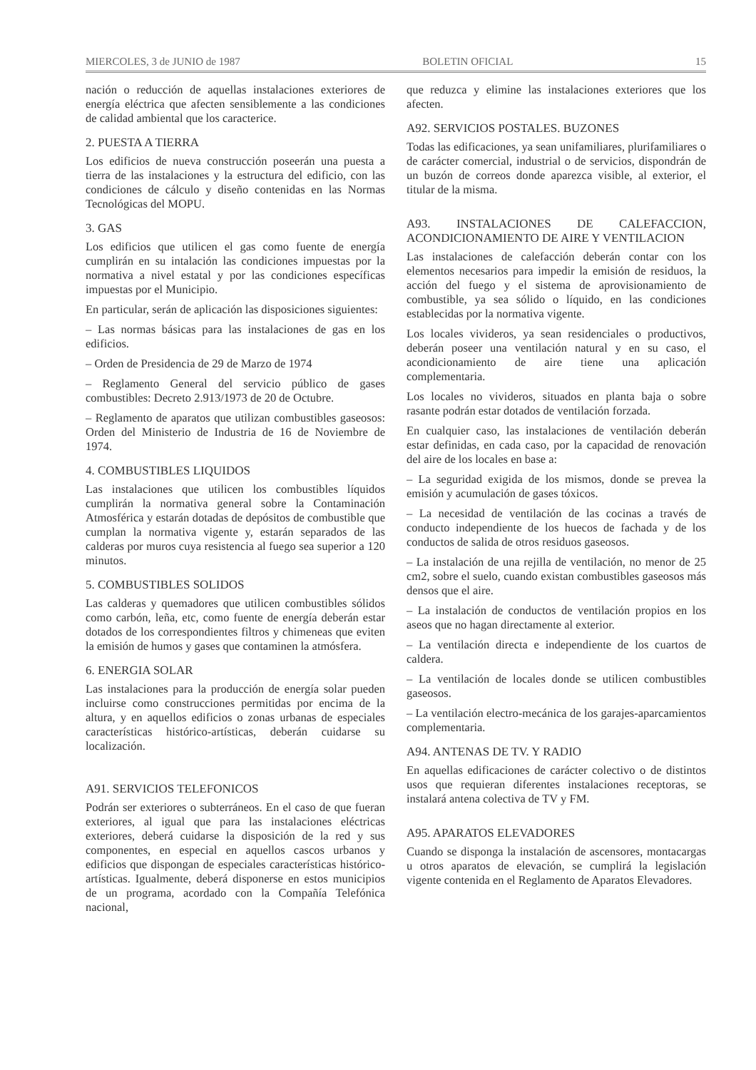MIERCOLES, 3 de JUNIO de 1987 BOLETIN OFICIAL 15
nación o reducción de aquellas instalaciones exteriores de energía eléctrica que afecten sensiblemente a las condiciones de calidad ambiental que los caracterice.
2. PUESTA A TIERRA
Los edificios de nueva construcción poseerán una puesta a tierra de las instalaciones y la estructura del edificio, con las condiciones de cálculo y diseño contenidas en las Normas Tecnológicas del MOPU.
3. GAS
Los edificios que utilicen el gas como fuente de energía cumplirán en su intalación las condiciones impuestas por la normativa a nivel estatal y por las condiciones específicas impuestas por el Municipio.
En particular, serán de aplicación las disposiciones siguientes:
– Las normas básicas para las instalaciones de gas en los edificios.
– Orden de Presidencia de 29 de Marzo de 1974
– Reglamento General del servicio público de gases combustibles: Decreto 2.913/1973 de 20 de Octubre.
– Reglamento de aparatos que utilizan combustibles gaseosos: Orden del Ministerio de Industria de 16 de Noviembre de 1974.
4. COMBUSTIBLES LIQUIDOS
Las instalaciones que utilicen los combustibles líquidos cumplirán la normativa general sobre la Contaminación Atmosférica y estarán dotadas de depósitos de combustible que cumplan la normativa vigente y, estarán separados de las calderas por muros cuya resistencia al fuego sea superior a 120 minutos.
5. COMBUSTIBLES SOLIDOS
Las calderas y quemadores que utilicen combustibles sólidos como carbón, leña, etc, como fuente de energía deberán estar dotados de los correspondientes filtros y chimeneas que eviten la emisión de humos y gases que contaminen la atmósfera.
6. ENERGIA SOLAR
Las instalaciones para la producción de energía solar pueden incluirse como construcciones permitidas por encima de la altura, y en aquellos edificios o zonas urbanas de especiales características histórico-artísticas, deberán cuidarse su localización.
A91. SERVICIOS TELEFONICOS
Podrán ser exteriores o subterráneos. En el caso de que fueran exteriores, al igual que para las instalaciones eléctricas exteriores, deberá cuidarse la disposición de la red y sus componentes, en especial en aquellos cascos urbanos y edificios que dispongan de especiales características histórico-artísticas. Igualmente, deberá disponerse en estos municipios de un programa, acordado con la Compañía Telefónica nacional,
que reduzca y elimine las instalaciones exteriores que los afecten.
A92. SERVICIOS POSTALES. BUZONES
Todas las edificaciones, ya sean unifamiliares, plurifamiliares o de carácter comercial, industrial o de servicios, dispondrán de un buzón de correos donde aparezca visible, al exterior, el titular de la misma.
A93. INSTALACIONES DE CALEFACCION, ACONDICIONAMIENTO DE AIRE Y VENTILACION
Las instalaciones de calefacción deberán contar con los elementos necesarios para impedir la emisión de residuos, la acción del fuego y el sistema de aprovisionamiento de combustible, ya sea sólido o líquido, en las condiciones establecidas por la normativa vigente.
Los locales vivideros, ya sean residenciales o productivos, deberán poseer una ventilación natural y en su caso, el acondicionamiento de aire tiene una aplicación complementaria.
Los locales no vivideros, situados en planta baja o sobre rasante podrán estar dotados de ventilación forzada.
En cualquier caso, las instalaciones de ventilación deberán estar definidas, en cada caso, por la capacidad de renovación del aire de los locales en base a:
– La seguridad exigida de los mismos, donde se prevea la emisión y acumulación de gases tóxicos.
– La necesidad de ventilación de las cocinas a través de conducto independiente de los huecos de fachada y de los conductos de salida de otros residuos gaseosos.
– La instalación de una rejilla de ventilación, no menor de 25 cm2, sobre el suelo, cuando existan combustibles gaseosos más densos que el aire.
– La instalación de conductos de ventilación propios en los aseos que no hagan directamente al exterior.
– La ventilación directa e independiente de los cuartos de caldera.
– La ventilación de locales donde se utilicen combustibles gaseosos.
– La ventilación electro-mecánica de los garajes-aparcamientos complementaria.
A94. ANTENAS DE TV. Y RADIO
En aquellas edificaciones de carácter colectivo o de distintos usos que requieran diferentes instalaciones receptoras, se instalará antena colectiva de TV y FM.
A95. APARATOS ELEVADORES
Cuando se disponga la instalación de ascensores, montacargas u otros aparatos de elevación, se cumplirá la legislación vigente contenida en el Reglamento de Aparatos Elevadores.